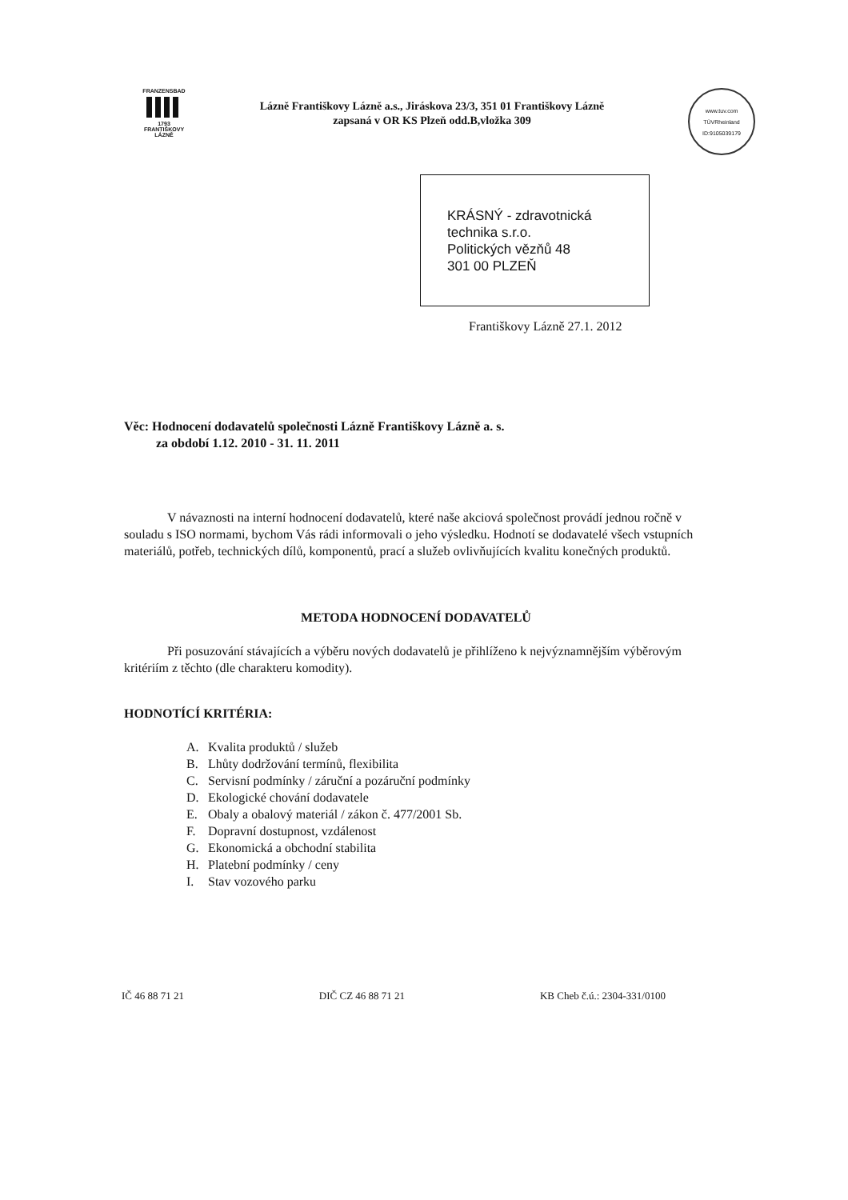FRANZENSBAD
1793
FRANTIŠKOVY
LÁZNĚ
Lázně Františkovy Lázně a.s., Jiráskova 23/3, 351 01 Františkovy Lázně
zapsaná v OR KS Plzeň odd.B,vložka 309
www.tuv.com
TÜVRheinland
ID:9105039179
KRÁSNÝ - zdravotnická
technika s.r.o.
Politických vězňů 48
301 00 PLZEŇ
Františkovy Lázně 27.1. 2012
Věc: Hodnocení dodavatelů společnosti Lázně Františkovy Lázně a. s.
za období 1.12. 2010 - 31. 11. 2011
V návaznosti na interní hodnocení dodavatelů, které naše akciová společnost provádí jednou ročně v souladu s ISO normami, bychom Vás rádi informovali o jeho výsledku. Hodnotí se dodavatelé všech vstupních materiálů, potřeb, technických dílů, komponentů, prací a služeb ovlivňujících kvalitu konečných produktů.
METODA HODNOCENÍ DODAVATELŮ
Při posuzování stávajících a výběru nových dodavatelů je přihlíženo k nejvýznamnějším výběrovým kritériím z těchto (dle charakteru komodity).
HODNOTÍCÍ KRITÉRIA:
A. Kvalita produktů / služeb
B. Lhůty dodržování termínů, flexibilita
C. Servisní podmínky / záruční a pozáruční podmínky
D. Ekologické chování dodavatele
E. Obaly a obalový materiál / zákon č. 477/2001 Sb.
F. Dopravní dostupnost, vzdálenost
G. Ekonomická a obchodní stabilita
H. Platební podmínky / ceny
I. Stav vozového parku
IČ 46 88 71 21 DIČ CZ 46 88 71 21 KB Cheb č.ú.: 2304-331/0100